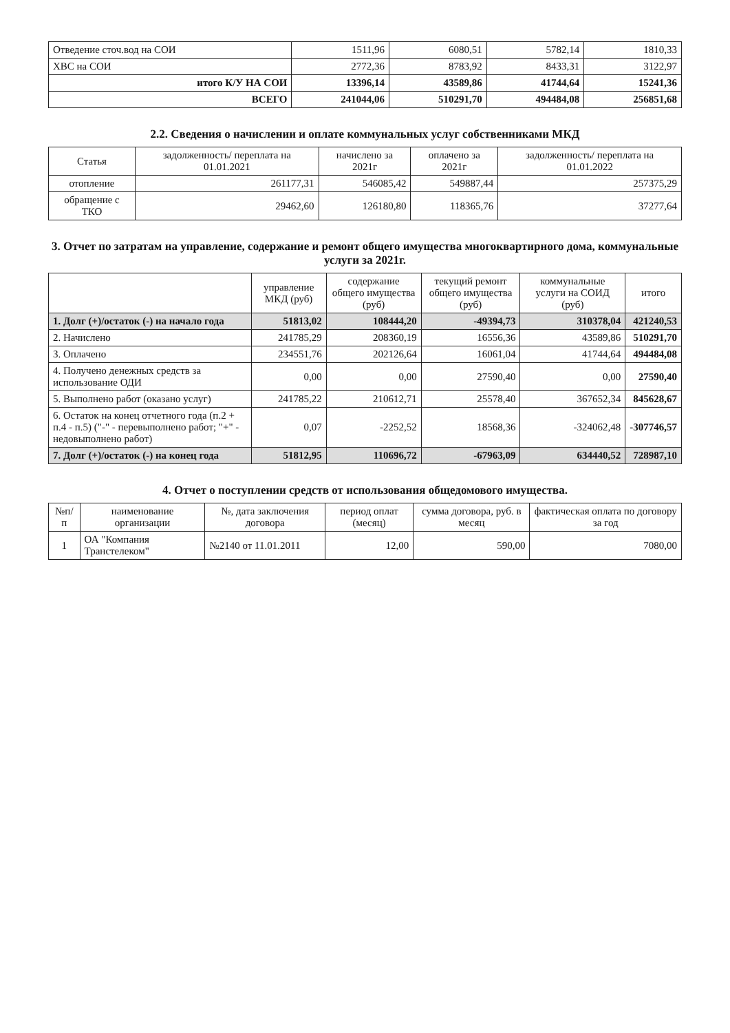| Отведение сточ.вод на СОИ | 1511,96 | 6080,51 | 5782,14 | 1810,33 |
| ХВС на СОИ | 2772,36 | 8783,92 | 8433,31 | 3122,97 |
| итого К/У НА СОИ | 13396,14 | 43589,86 | 41744,64 | 15241,36 |
| ВСЕГО | 241044,06 | 510291,70 | 494484,08 | 256851,68 |
2.2. Сведения о начислении и оплате коммунальных услуг собственниками МКД
| Статья | задолженность/ переплата на 01.01.2021 | начислено за 2021г | оплачено за 2021г | задолженность/ переплата на 01.01.2022 |
| --- | --- | --- | --- | --- |
| отопление | 261177,31 | 546085,42 | 549887,44 | 257375,29 |
| обращение с ТКО | 29462,60 | 126180,80 | 118365,76 | 37277,64 |
3. Отчет по затратам на управление, содержание и ремонт общего имущества многоквартирного дома, коммунальные услуги за 2021г.
| | управление МКД (руб) | содержание общего имущества (руб) | текущий ремонт общего имущества (руб) | коммунальные услуги на СОИД (руб) | итого |
| --- | --- | --- | --- | --- | --- |
| 1. Долг (+)/остаток (-) на начало года | 51813,02 | 108444,20 | -49394,73 | 310378,04 | 421240,53 |
| 2. Начислено | 241785,29 | 208360,19 | 16556,36 | 43589,86 | 510291,70 |
| 3. Оплачено | 234551,76 | 202126,64 | 16061,04 | 41744,64 | 494484,08 |
| 4. Получено денежных средств за использование ОДИ | 0,00 | 0,00 | 27590,40 | 0,00 | 27590,40 |
| 5. Выполнено работ (оказано услуг) | 241785,22 | 210612,71 | 25578,40 | 367652,34 | 845628,67 |
| 6. Остаток на конец отчетного года (п.2 + п.4 - п.5) ("-" - перевыполнено работ; "+" - недовыполнено работ) | 0,07 | -2252,52 | 18568,36 | -324062,48 | -307746,57 |
| 7. Долг (+)/остаток (-) на конец года | 51812,95 | 110696,72 | -67963,09 | 634440,52 | 728987,10 |
4. Отчет о поступлении средств от использования общедомового имущества.
| №п/п | наименование организации | №, дата заключения договора | период оплат (месяц) | сумма договора, руб. в месяц | фактическая оплата по договору за год |
| --- | --- | --- | --- | --- | --- |
| 1 | ОА "Компания Транстелеком" | №2140 от 11.01.2011 | 12,00 | 590,00 | 7080,00 |